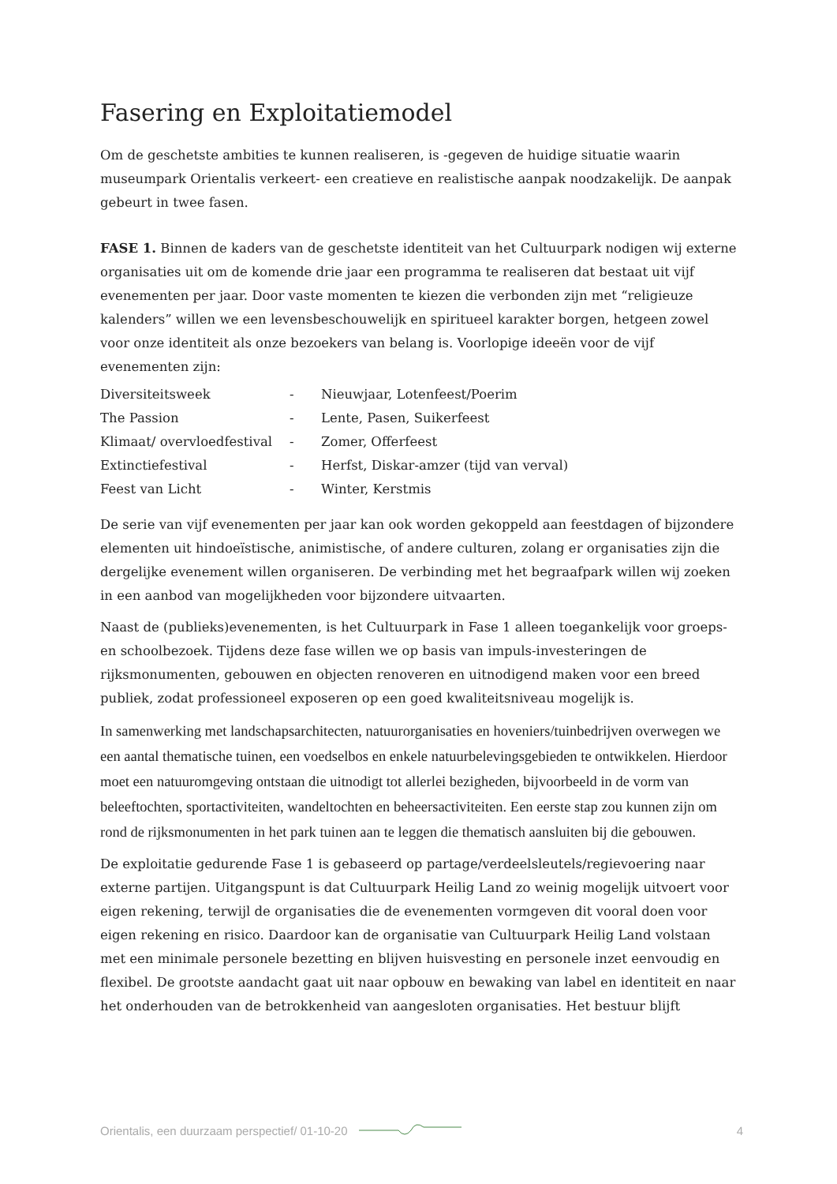Fasering en Exploitatiemodel
Om de geschetste ambities te kunnen realiseren, is -gegeven de huidige situatie waarin museumpark Orientalis verkeert- een creatieve en realistische aanpak noodzakelijk. De aanpak gebeurt in twee fasen.
FASE 1. Binnen de kaders van de geschetste identiteit van het Cultuurpark nodigen wij externe organisaties uit om de komende drie jaar een programma te realiseren dat bestaat uit vijf evenementen per jaar. Door vaste momenten te kiezen die verbonden zijn met “religieuze kalenders” willen we een levensbeschouwelijk en spiritueel karakter borgen, hetgeen zowel voor onze identiteit als onze bezoekers van belang is. Voorlopige ideeën voor de vijf evenementen zijn:
| Diversiteitsweek | - | Nieuwjaar, Lotenfeest/Poerim |
| The Passion | - | Lente, Pasen, Suikerfeest |
| Klimaat/ overvloedfestival | - | Zomer, Offerfeest |
| Extinctiefestival | - | Herfst, Diskar-amzer (tijd van verval) |
| Feest van Licht | - | Winter, Kerstmis |
De serie van vijf evenementen per jaar kan ook worden gekoppeld aan feestdagen of bijzondere elementen uit hindoeïstische, animistische, of andere culturen, zolang er organisaties zijn die dergelijke evenement willen organiseren. De verbinding met het begraafpark willen wij zoeken in een aanbod van mogelijkheden voor bijzondere uitvaarten.
Naast de (publieks)evenementen, is het Cultuurpark in Fase 1 alleen toegankelijk voor groeps- en schoolbezoek. Tijdens deze fase willen we op basis van impuls-investeringen de rijksmonumenten, gebouwen en objecten renoveren en uitnodigend maken voor een breed publiek, zodat professioneel exposeren op een goed kwaliteitsniveau mogelijk is.
In samenwerking met landschapsarchitecten, natuurorganisaties en hoveniers/tuinbedrijven overwegen we een aantal thematische tuinen, een voedselbos en enkele natuurbelevingsgebieden te ontwikkelen. Hierdoor moet een natuuromgeving ontstaan die uitnodigt tot allerlei bezigheden, bijvoorbeeld in de vorm van beleeftochten, sportactiviteiten, wandeltochten en beheersactiviteiten. Een eerste stap zou kunnen zijn om rond de rijksmonumenten in het park tuinen aan te leggen die thematisch aansluiten bij die gebouwen.
De exploitatie gedurende Fase 1 is gebaseerd op partage/verdeelsleutels/regievoering naar externe partijen. Uitgangspunt is dat Cultuurpark Heilig Land zo weinig mogelijk uitvoert voor eigen rekening, terwijl de organisaties die de evenementen vormgeven dit vooral doen voor eigen rekening en risico. Daardoor kan de organisatie van Cultuurpark Heilig Land volstaan met een minimale personele bezetting en blijven huisvesting en personele inzet eenvoudig en flexibel. De grootste aandacht gaat uit naar opbouw en bewaking van label en identiteit en naar het onderhouden van de betrokkenheid van aangesloten organisaties. Het bestuur blijft
Orientalis, een duurzaam perspectief/ 01-10-20 4